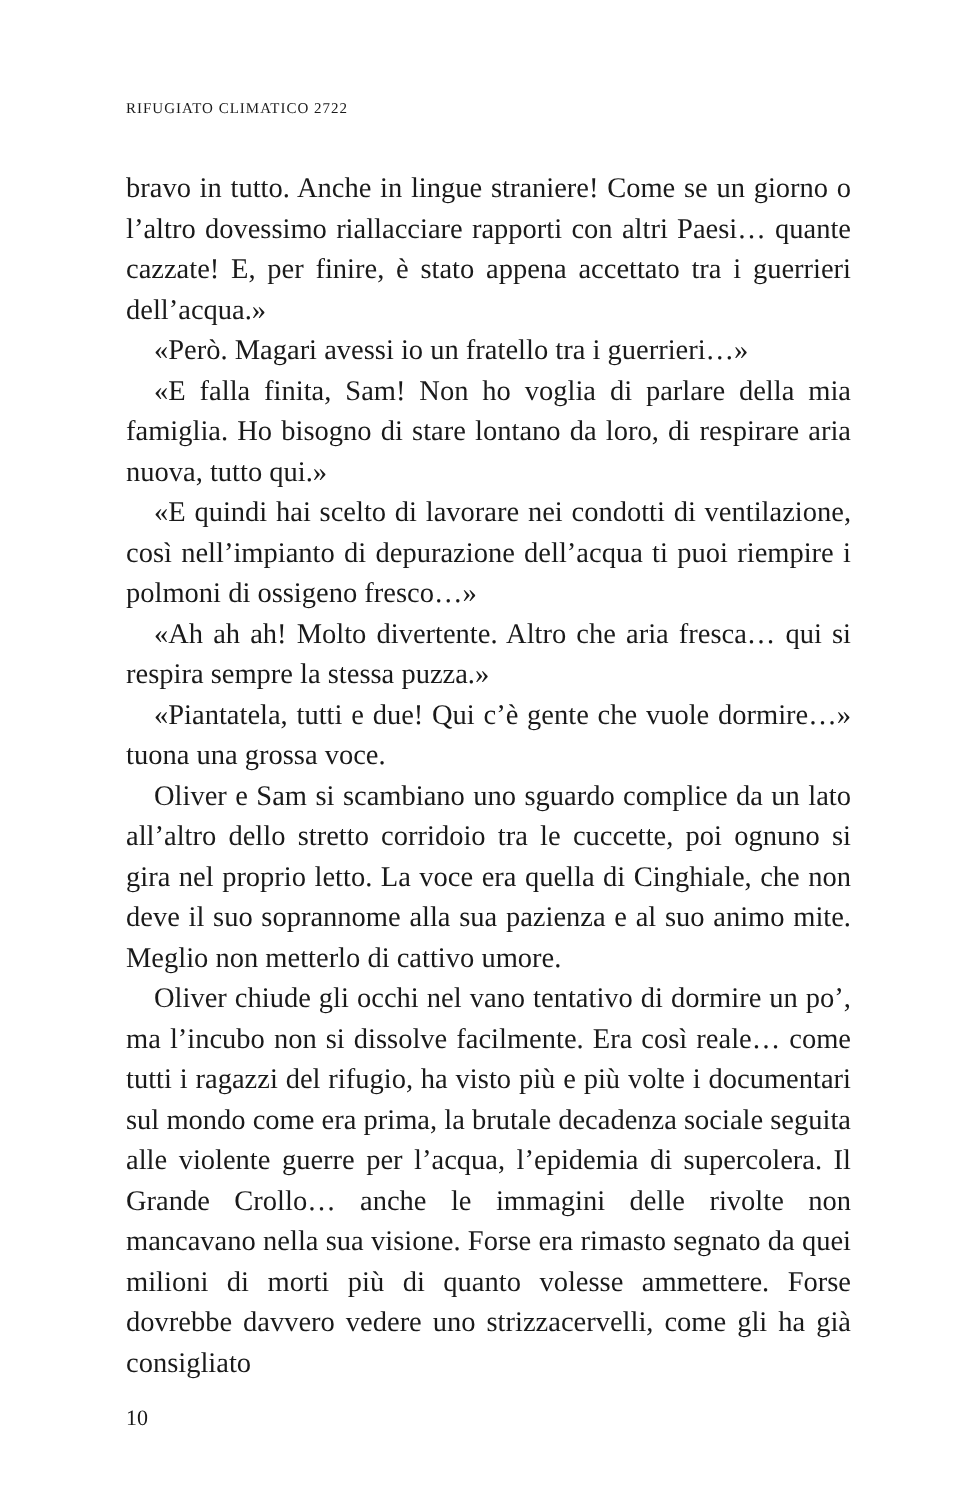RIFUGIATO CLIMATICO 2722
bravo in tutto. Anche in lingue straniere! Come se un giorno o l’altro dovessimo riallacciare rapporti con altri Paesi… quante cazzate! E, per finire, è stato appena accettato tra i guerrieri dell’acqua.»
«Però. Magari avessi io un fratello tra i guerrieri…»
«E falla finita, Sam! Non ho voglia di parlare della mia famiglia. Ho bisogno di stare lontano da loro, di respirare aria nuova, tutto qui.»
«E quindi hai scelto di lavorare nei condotti di ventilazione, così nell’impianto di depurazione dell’acqua ti puoi riempire i polmoni di ossigeno fresco…»
«Ah ah ah! Molto divertente. Altro che aria fresca… qui si respira sempre la stessa puzza.»
«Piantatela, tutti e due! Qui c’è gente che vuole dormire…» tuona una grossa voce.
Oliver e Sam si scambiano uno sguardo complice da un lato all’altro dello stretto corridoio tra le cuccette, poi ognuno si gira nel proprio letto. La voce era quella di Cinghiale, che non deve il suo soprannome alla sua pazienza e al suo animo mite. Meglio non metterlo di cattivo umore.
Oliver chiude gli occhi nel vano tentativo di dormire un po’, ma l’incubo non si dissolve facilmente. Era così reale… come tutti i ragazzi del rifugio, ha visto più e più volte i documentari sul mondo come era prima, la brutale decadenza sociale seguita alle violente guerre per l’acqua, l’epidemia di supercolera. Il Grande Crollo… anche le immagini delle rivolte non mancavano nella sua visione. Forse era rimasto segnato da quei milioni di morti più di quanto volesse ammettere. Forse dovrebbe davvero vedere uno strizzacervelli, come gli ha già consigliato
10